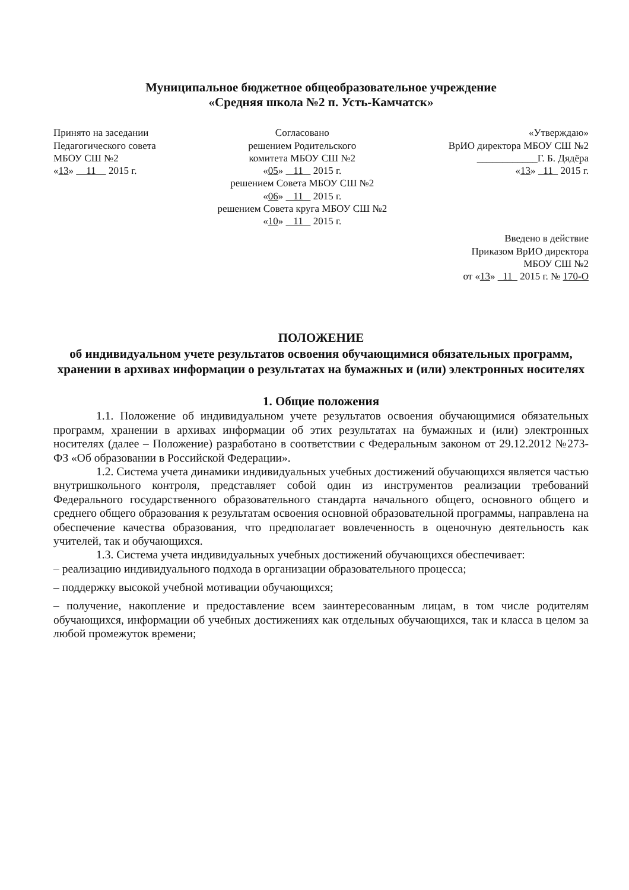Муниципальное бюджетное общеобразовательное учреждение
«Средняя школа №2 п. Усть-Камчатск»
Принято на заседании
Педагогического совета
МБОУ СШ №2
«13» 11 2015 г.
Согласовано
решением Родительского
комитета МБОУ СШ №2
«05» 11 2015 г.
решением Совета МБОУ СШ №2
«06» 11 2015 г.
решением Совета круга МБОУ СШ №2
«10» 11 2015 г.
«Утверждаю»
ВрИО директора МБОУ СШ №2
____________Г. Б. Дядёра
«13» 11 2015 г.
Введено в действие
Приказом ВрИО директора
МБОУ СШ №2
от «13» 11 2015 г. № 170-О
ПОЛОЖЕНИЕ
об индивидуальном учете результатов освоения обучающимися обязательных программ, хранении в архивах информации о результатах на бумажных и (или) электронных носителях
1. Общие положения
1.1. Положение об индивидуальном учете результатов освоения обучающимися обязательных программ, хранении в архивах информации об этих результатах на бумажных и (или) электронных носителях (далее – Положение) разработано в соответствии с Федеральным законом от 29.12.2012 №273-ФЗ «Об образовании в Российской Федерации».
1.2. Система учета динамики индивидуальных учебных достижений обучающихся является частью внутришкольного контроля, представляет собой один из инструментов реализации требований Федерального государственного образовательного стандарта начального общего, основного общего и среднего общего образования к результатам освоения основной образовательной программы, направлена на обеспечение качества образования, что предполагает вовлеченность в оценочную деятельность как учителей, так и обучающихся.
1.3. Система учета индивидуальных учебных достижений обучающихся обеспечивает:
– реализацию индивидуального подхода в организации образовательного процесса;
– поддержку высокой учебной мотивации обучающихся;
– получение, накопление и предоставление всем заинтересованным лицам, в том числе родителям обучающихся, информации об учебных достижениях как отдельных обучающихся, так и класса в целом за любой промежуток времени;